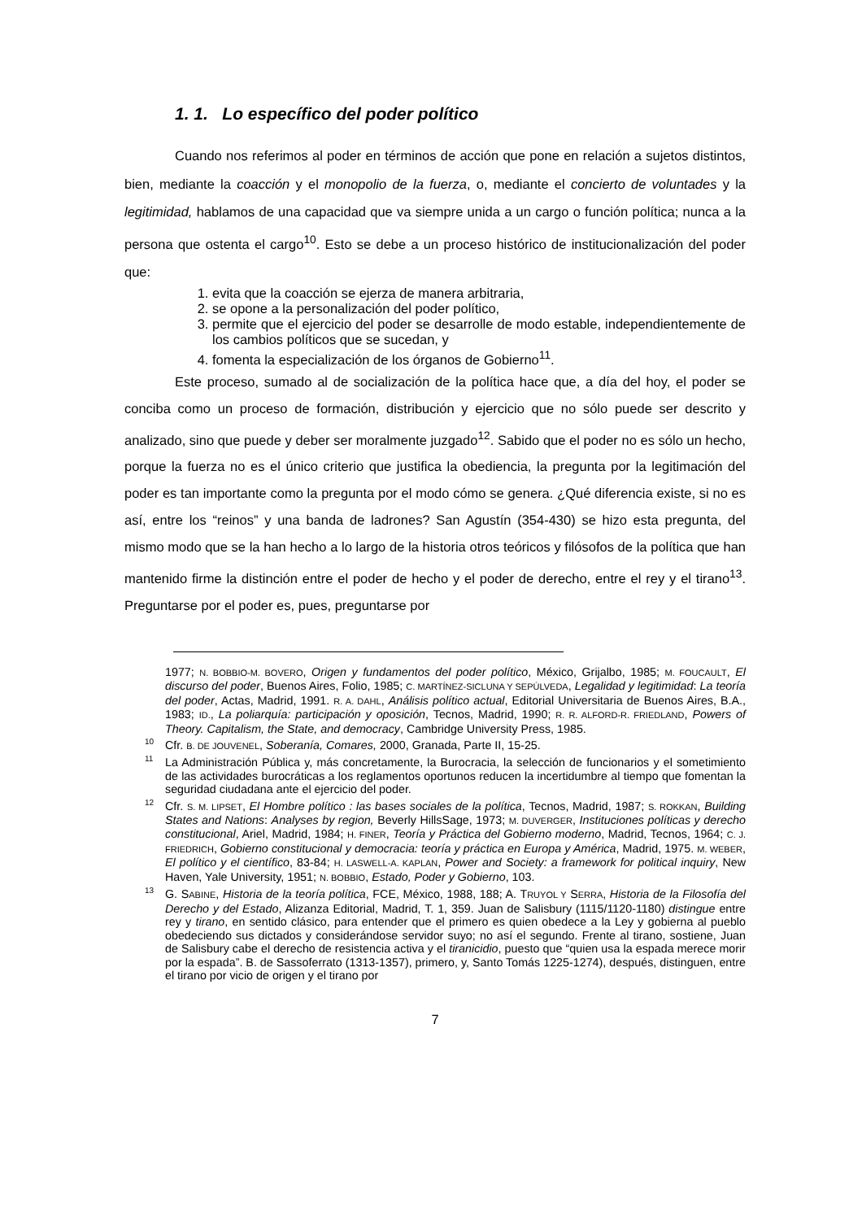1. 1. Lo específico del poder político
Cuando nos referimos al poder en términos de acción que pone en relación a sujetos distintos, bien, mediante la coacción y el monopolio de la fuerza, o, mediante el concierto de voluntades y la legitimidad, hablamos de una capacidad que va siempre unida a un cargo o función política; nunca a la persona que ostenta el cargo<sup>10</sup>. Esto se debe a un proceso histórico de institucionalización del poder que:
1. evita que la coacción se ejerza de manera arbitraria,
2. se opone a la personalización del poder político,
3. permite que el ejercicio del poder se desarrolle de modo estable, independientemente de los cambios políticos que se sucedan, y
4. fomenta la especialización de los órganos de Gobierno<sup>11</sup>.
Este proceso, sumado al de socialización de la política hace que, a día del hoy, el poder se conciba como un proceso de formación, distribución y ejercicio que no sólo puede ser descrito y analizado, sino que puede y deber ser moralmente juzgado<sup>12</sup>. Sabido que el poder no es sólo un hecho, porque la fuerza no es el único criterio que justifica la obediencia, la pregunta por la legitimación del poder es tan importante como la pregunta por el modo cómo se genera. ¿Qué diferencia existe, si no es así, entre los “reinos” y una banda de ladrones? San Agustín (354-430) se hizo esta pregunta, del mismo modo que se la han hecho a lo largo de la historia otros teóricos y filósofos de la política que han mantenido firme la distinción entre el poder de hecho y el poder de derecho, entre el rey y el tirano<sup>13</sup>. Preguntarse por el poder es, pues, preguntarse por
1977; N. BOBBIO-M. BOVERO, Origen y fundamentos del poder político, México, Grijalbo, 1985; M. FOUCAULT, El discurso del poder, Buenos Aires, Folio, 1985; C. MARTÍNEZ-SICLUNA Y SEPÚLVEDA, Legalidad y legitimidad: La teoría del poder, Actas, Madrid, 1991. R. A. DAHL, Análisis político actual, Editorial Universitaria de Buenos Aires, B.A., 1983; ID., La poliarquía: participación y oposición, Tecnos, Madrid, 1990; R. R. ALFORD-R. FRIEDLAND, Powers of Theory. Capitalism, the State, and democracy, Cambridge University Press, 1985.
<sup>10</sup> Cfr. B. DE JOUVENEL, Soberanía, Comares, 2000, Granada, Parte II, 15-25.
<sup>11</sup> La Administración Pública y, más concretamente, la Burocracia, la selección de funcionarios y el sometimiento de las actividades burocráticas a los reglamentos oportunos reducen la incertidumbre al tiempo que fomentan la seguridad ciudadana ante el ejercicio del poder.
<sup>12</sup> Cfr. S. M. LIPSET, El Hombre político : las bases sociales de la política, Tecnos, Madrid, 1987; S. ROKKAN, Building States and Nations: Analyses by region, Beverly HillsSage, 1973; M. DUVERGER, Instituciones políticas y derecho constitucional, Ariel, Madrid, 1984; H. FINER, Teoría y Práctica del Gobierno moderno, Madrid, Tecnos, 1964; C. J. FRIEDRICH, Gobierno constitucional y democracia: teoría y práctica en Europa y América, Madrid, 1975. M. WEBER, El político y el científico, 83-84; H. LASWELL-A. KAPLAN, Power and Society: a framework for political inquiry, New Haven, Yale University, 1951; N. BOBBIO, Estado, Poder y Gobierno, 103.
<sup>13</sup> G. SABINE, Historia de la teoría política, FCE, México, 1988, 188; A. TRUYOL Y SERRA, Historia de la Filosofía del Derecho y del Estado, Alizanza Editorial, Madrid, T. 1, 359. Juan de Salisbury (1115/1120-1180) distingue entre rey y tirano, en sentido clásico, para entender que el primero es quien obedece a la Ley y gobierna al pueblo obedeciendo sus dictados y considerándose servidor suyo; no así el segundo. Frente al tirano, sostiene, Juan de Salisbury cabe el derecho de resistencia activa y el tiranicidio, puesto que “quien usa la espada merece morir por la espada”. B. de Sassoferrato (1313-1357), primero, y, Santo Tomás 1225-1274), después, distinguen, entre el tirano por vicio de origen y el tirano por
7